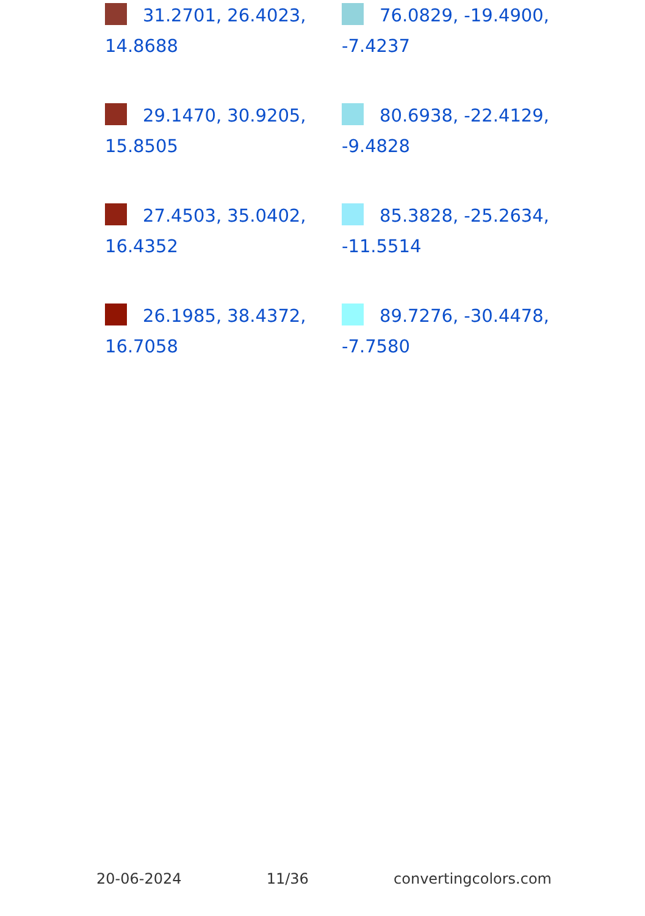31.2701, 26.4023, 14.8688
76.0829, -19.4900, -7.4237
29.1470, 30.9205, 15.8505
80.6938, -22.4129, -9.4828
27.4503, 35.0402, 16.4352
85.3828, -25.2634, -11.5514
26.1985, 38.4372, 16.7058
89.7276, -30.4478, -7.7580
20-06-2024 11/36 convertingcolors.com